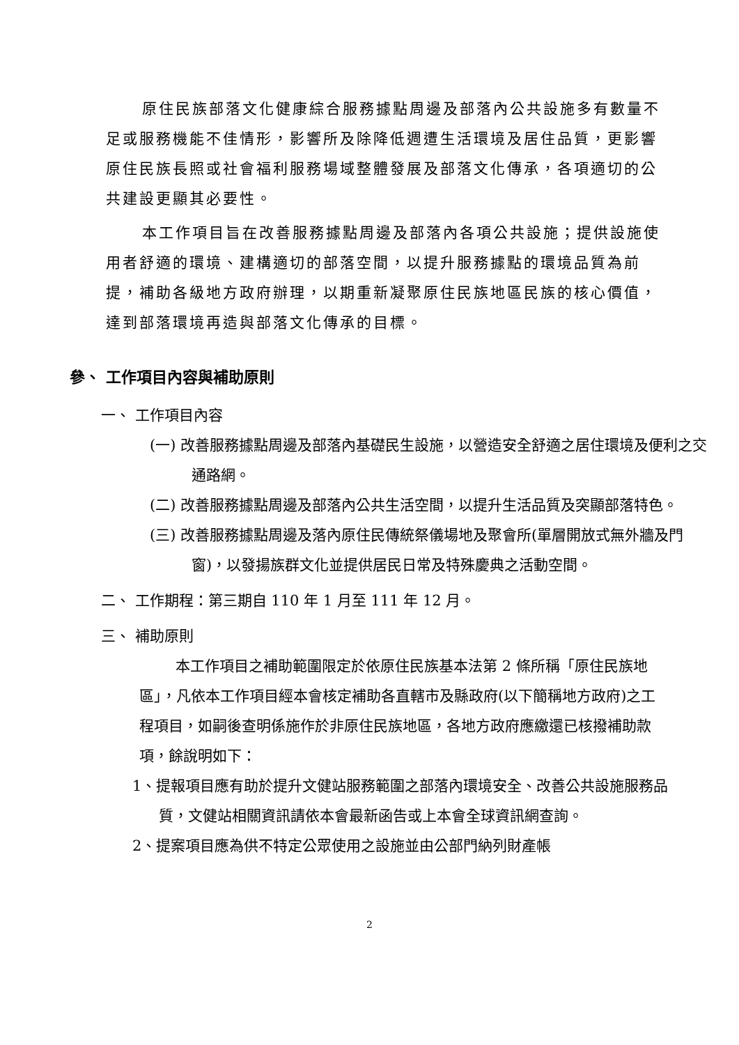原住民族部落文化健康綜合服務據點周邊及部落內公共設施多有數量不足或服務機能不佳情形，影響所及除降低週遭生活環境及居住品質，更影響原住民族長照或社會福利服務場域整體發展及部落文化傳承，各項適切的公共建設更顯其必要性。
本工作項目旨在改善服務據點周邊及部落內各項公共設施；提供設施使用者舒適的環境、建構適切的部落空間，以提升服務據點的環境品質為前提，補助各級地方政府辦理，以期重新凝聚原住民族地區民族的核心價值，達到部落環境再造與部落文化傳承的目標。
參、 工作項目內容與補助原則
一、 工作項目內容
(一) 改善服務據點周邊及部落內基礎民生設施，以營造安全舒適之居住環境及便利之交通路網。
(二) 改善服務據點周邊及部落內公共生活空間，以提升生活品質及突顯部落特色。
(三) 改善服務據點周邊及落內原住民傳統祭儀場地及聚會所(單層開放式無外牆及門窗)，以發揚族群文化並提供居民日常及特殊慶典之活動空間。
二、 工作期程：第三期自 110 年 1 月至 111 年 12 月。
三、 補助原則
本工作項目之補助範圍限定於依原住民族基本法第 2 條所稱「原住民族地區」，凡依本工作項目經本會核定補助各直轄市及縣政府(以下簡稱地方政府)之工程項目，如嗣後查明係施作於非原住民族地區，各地方政府應繳還已核撥補助款項，餘說明如下：
1、提報項目應有助於提升文健站服務範圍之部落內環境安全、改善公共設施服務品質，文健站相關資訊請依本會最新函告或上本會全球資訊網查詢。
2、提案項目應為供不特定公眾使用之設施並由公部門納列財產帳
2